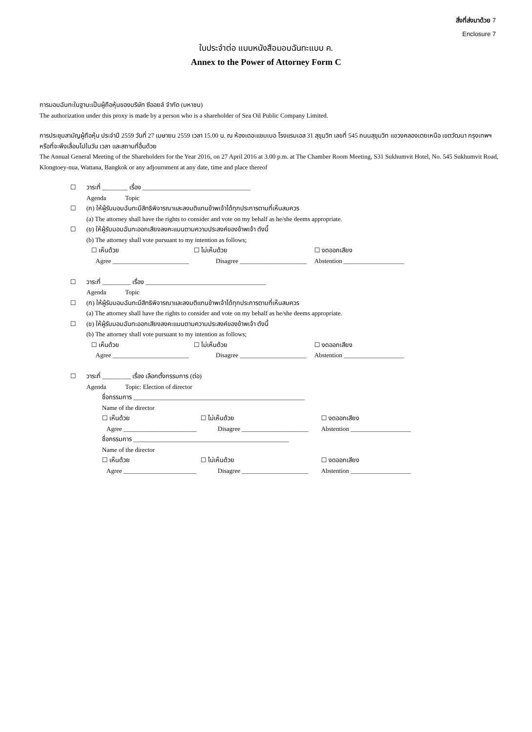สิ่งที่ส่งมาด้วย 7
Enclosure 7
ใบประจำต่อ แบบหนังสือมอบฉันทะแบบ ค.
Annex to the Power of Attorney Form C
การมอบฉันทะในฐานะเป็นผู้ถือหุ้นของบริษัท ซีออยล์ จำกัด (มหาชน)
The authorization under this proxy is made by a person who is a shareholder of Sea Oil Public Company Limited.
การประชุมสามัญผู้ถือหุ้น ประจำปี 2559 วันที่ 27 เมษายน 2559 เวลา 15.00 น. ณ ห้องเดอะแชมเบอ โรงแรมเอส 31 สุขุมวิท เลขที่ 545 ถนนสุขุมวิท แขวงคลองเตยเหนือ เขตวัฒนา กรุงเทพฯ หรือที่จะพึงเลื่อนไปในวัน เวลา และสถานที่อื่นด้วย
The Annual General Meeting of the Shareholders for the Year 2016, on 27 April 2016 at 3.00 p.m. at The Chamber Room Meeting, S31 Sukhumvit Hotel, No. 545 Sukhumvit Road, Klongtoey-nua, Wattana, Bangkok or any adjournment at any date, time and place thereof
☐ วาระที่ ________ เรื่อง __________________________________
Agenda Topic
☐ (ก) ให้ผู้รับมอบฉันทะมีสิทธิพิจารณาและลงมติแทนข้าพเจ้าได้ทุกประการตามที่เห็นสมควร
(a) The attorney shall have the rights to consider and vote on my behalf as he/she deems appropriate.
☐ (ข) ให้ผู้รับมอบฉันทะออกเสียงลงคะแนนตามความประสงค์ของข้าพเจ้า ดังนี้
(b) The attorney shall vote pursuant to my intention as follows;
☐ เห็นด้วย
☐ ไม่เห็นด้วย
☐ งดออกเสียง
Agree ________________________
Disagree _____________________
Abstention ___________________
☐ วาระที่ _________ เรื่อง ______________________________________
Agenda Topic
☐ (ก) ให้ผู้รับมอบฉันทะมีสิทธิพิจารณาและลงมติแทนข้าพเจ้าได้ทุกประการตามที่เห็นสมควร
(a) The attorney shall have the rights to consider and vote on my behalf as he/she deems appropriate.
☐ (ข) ให้ผู้รับมอบฉันทะออกเสียงลงคะแนนตามความประสงค์ของข้าพเจ้า ดังนี้
(b) The attorney shall vote pursuant to my intention as follows;
☐ เห็นด้วย
☐ ไม่เห็นด้วย
☐ งดออกเสียง
Agree ________________________
Disagree _____________________
Abstention ___________________
☐ วาระที่ _________ เรื่อง เลือกตั้งกรรมการ (ต่อ)
Agenda Topic: Election of director
ชื่อกรรมการ ______________________________________________________
Name of the director
☐ เห็นด้วย
☐ ไม่เห็นด้วย
☐ งดออกเสียง
Agree _______________________
Disagree _____________________
Abstention ___________________
ชื่อกรรมการ _________________________________________________
Name of the director
☐ เห็นด้วย
☐ ไม่เห็นด้วย
☐ งดออกเสียง
Agree _______________________
Disagree _____________________
Abstention ___________________